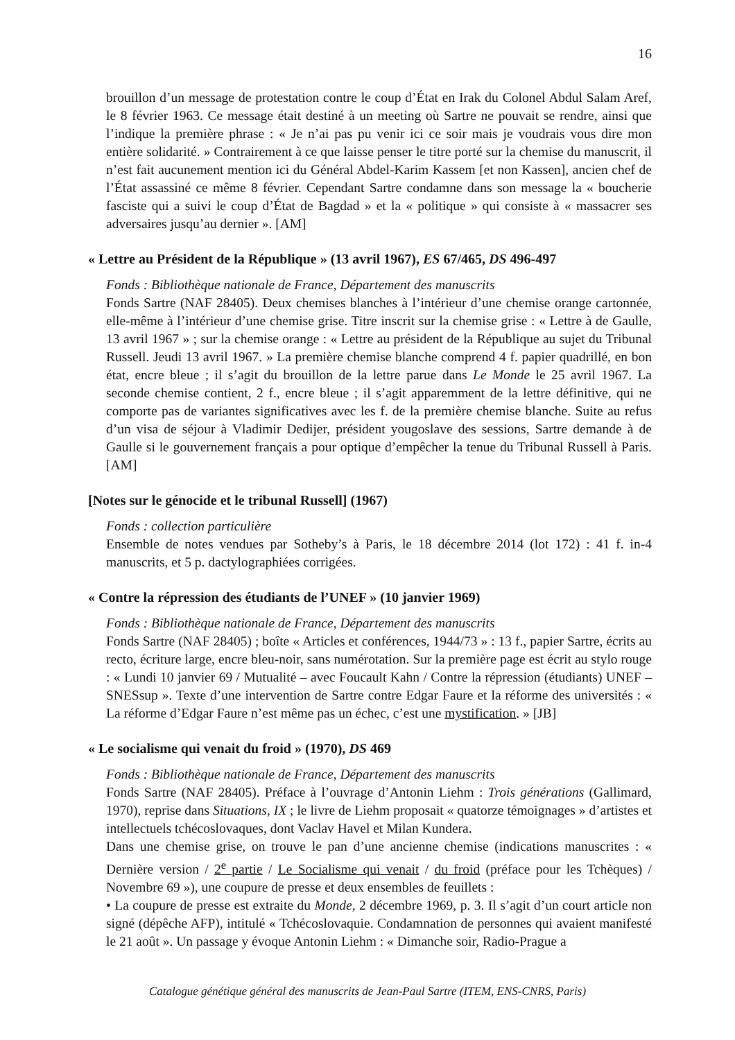16
brouillon d’un message de protestation contre le coup d’État en Irak du Colonel Abdul Salam Aref, le 8 février 1963. Ce message était destiné à un meeting où Sartre ne pouvait se rendre, ainsi que l’indique la première phrase : « Je n’ai pas pu venir ici ce soir mais je voudrais vous dire mon entière solidarité. » Contrairement à ce que laisse penser le titre porté sur la chemise du manuscrit, il n’est fait aucunement mention ici du Général Abdel-Karim Kassem [et non Kassen], ancien chef de l’État assassiné ce même 8 février. Cependant Sartre condamne dans son message la « boucherie fasciste qui a suivi le coup d’État de Bagdad » et la « politique » qui consiste à « massacrer ses adversaires jusqu’au dernier ». [AM]
« Lettre au Président de la République » (13 avril 1967), ES 67/465, DS 496-497
Fonds : Bibliothèque nationale de France, Département des manuscrits
Fonds Sartre (NAF 28405). Deux chemises blanches à l’intérieur d’une chemise orange cartonnée, elle-même à l’intérieur d’une chemise grise. Titre inscrit sur la chemise grise : « Lettre à de Gaulle, 13 avril 1967 » ; sur la chemise orange : « Lettre au président de la République au sujet du Tribunal Russell. Jeudi 13 avril 1967. » La première chemise blanche comprend 4 f. papier quadrillé, en bon état, encre bleue ; il s’agit du brouillon de la lettre parue dans Le Monde le 25 avril 1967. La seconde chemise contient, 2 f., encre bleue ; il s’agit apparemment de la lettre définitive, qui ne comporte pas de variantes significatives avec les f. de la première chemise blanche. Suite au refus d’un visa de séjour à Vladimir Dedijer, président yougoslave des sessions, Sartre demande à de Gaulle si le gouvernement français a pour optique d’empêcher la tenue du Tribunal Russell à Paris. [AM]
[Notes sur le génocide et le tribunal Russell] (1967)
Fonds : collection particulière
Ensemble de notes vendues par Sotheby’s à Paris, le 18 décembre 2014 (lot 172) : 41 f. in-4 manuscrits, et 5 p. dactylographiées corrigées.
« Contre la répression des étudiants de l’UNEF » (10 janvier 1969)
Fonds : Bibliothèque nationale de France, Département des manuscrits
Fonds Sartre (NAF 28405) ; boîte « Articles et conférences, 1944/73 » : 13 f., papier Sartre, écrits au recto, écriture large, encre bleu-noir, sans numérotation. Sur la première page est écrit au stylo rouge : « Lundi 10 janvier 69 / Mutualité – avec Foucault Kahn / Contre la répression (étudiants) UNEF – SNESsup ». Texte d’une intervention de Sartre contre Edgar Faure et la réforme des universités : « La réforme d’Edgar Faure n’est même pas un échec, c’est une mystification. » [JB]
« Le socialisme qui venait du froid » (1970), DS 469
Fonds : Bibliothèque nationale de France, Département des manuscrits
Fonds Sartre (NAF 28405). Préface à l’ouvrage d’Antonin Liehm : Trois générations (Gallimard, 1970), reprise dans Situations, IX ; le livre de Liehm proposait « quatorze témoignages » d’artistes et intellectuels tchécoslovaques, dont Vaclav Havel et Milan Kundera.
Dans une chemise grise, on trouve le pan d’une ancienne chemise (indications manuscrites : « Dernière version / 2<sup>e</sup> partie / Le Socialisme qui venait / du froid (préface pour les Tchèques) / Novembre 69 »), une coupure de presse et deux ensembles de feuillets :
• La coupure de presse est extraite du Monde, 2 décembre 1969, p. 3. Il s’agit d’un court article non signé (dépêche AFP), intitulé « Tchécoslovaquie. Condamnation de personnes qui avaient manifesté le 21 août ». Un passage y évoque Antonin Liehm : « Dimanche soir, Radio-Prague a
Catalogue génétique général des manuscrits de Jean-Paul Sartre (ITEM, ENS-CNRS, Paris)